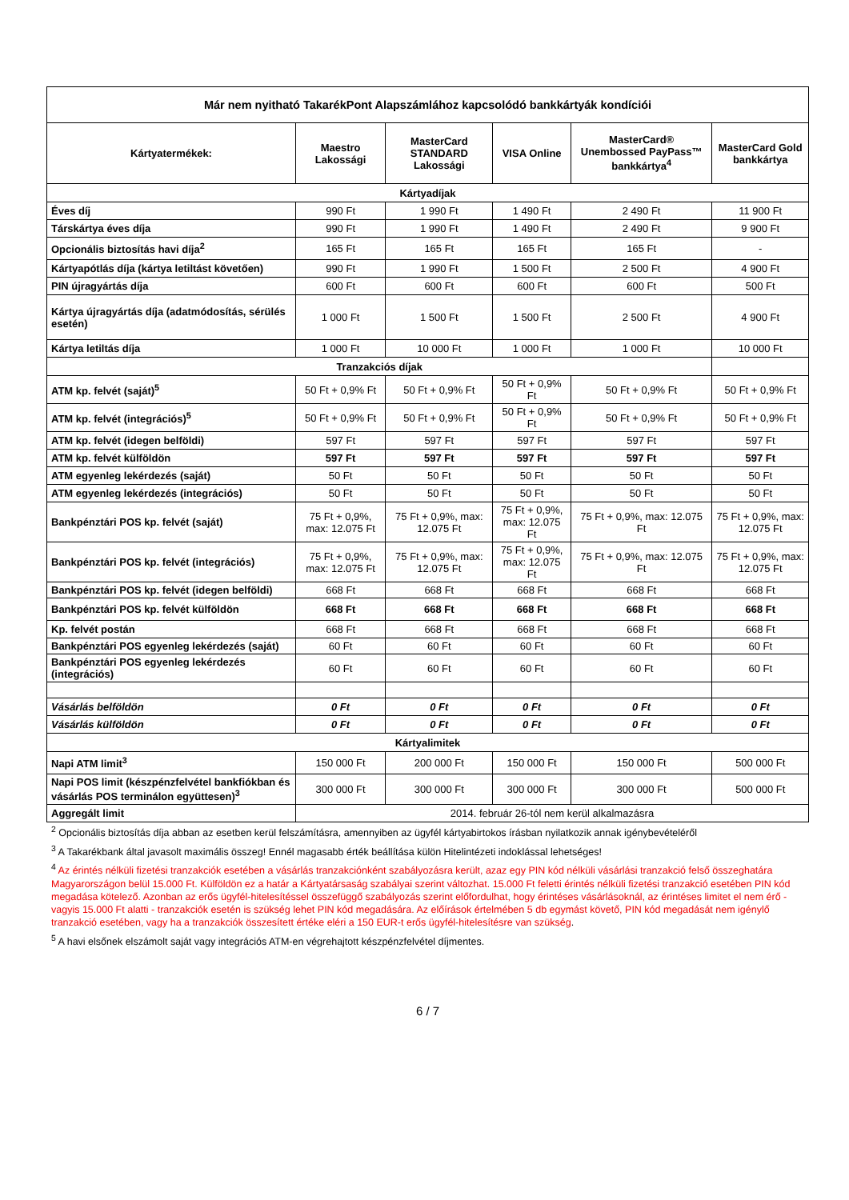| Már nem nyitható TakarékPont Alapszámlához kapcsolódó bankkártyák kondíciói | | | | | |
| --- | --- | --- | --- | --- | --- |
| Kártyatermékek: | Maestro Lakossági | MasterCard STANDARD Lakossági | VISA Online | MasterCard® Unembossed PayPass™ bankkártya<sup>4</sup> | MasterCard Gold bankkártya |
| Kártyadíjak | | | | | |
| Éves díj | 990 Ft | 1 990 Ft | 1 490 Ft | 2 490 Ft | 11 900 Ft |
| Társkártya éves díja | 990 Ft | 1 990 Ft | 1 490 Ft | 2 490 Ft | 9 900 Ft |
| Opcionális biztosítás havi díja<sup>2</sup> | 165 Ft | 165 Ft | 165 Ft | 165 Ft | - |
| Kártyapótlás díja (kártya letiltást követően) | 990 Ft | 1 990 Ft | 1 500 Ft | 2 500 Ft | 4 900 Ft |
| PIN újragyártás díja | 600 Ft | 600 Ft | 600 Ft | 600 Ft | 500 Ft |
| Kártya újragyártás díja (adatmódosítás, sérülés esetén) | 1 000 Ft | 1 500 Ft | 1 500 Ft | 2 500 Ft | 4 900 Ft |
| Kártya letiltás díja | 1 000 Ft | 10 000 Ft | 1 000 Ft | 1 000 Ft | 10 000 Ft |
| Tranzakciós díjak | | | | | |
| ATM kp. felvét (saját)<sup>5</sup> | 50 Ft + 0,9% Ft | 50 Ft + 0,9% Ft | 50 Ft + 0,9% Ft | 50 Ft + 0,9% Ft | 50 Ft + 0,9% Ft |
| ATM kp. felvét (integrációs)<sup>5</sup> | 50 Ft + 0,9% Ft | 50 Ft + 0,9% Ft | 50 Ft + 0,9% Ft | 50 Ft + 0,9% Ft | 50 Ft + 0,9% Ft |
| ATM kp. felvét (idegen belföldi) | 597 Ft | 597 Ft | 597 Ft | 597 Ft | 597 Ft |
| ATM kp. felvét külföldön | 597 Ft | 597 Ft | 597 Ft | 597 Ft | 597 Ft |
| ATM egyenleg lekérdezés (saját) | 50 Ft | 50 Ft | 50 Ft | 50 Ft | 50 Ft |
| ATM egyenleg lekérdezés (integrációs) | 50 Ft | 50 Ft | 50 Ft | 50 Ft | 50 Ft |
| Bankpénztári POS kp. felvét (saját) | 75 Ft + 0,9%, max: 12.075 Ft | 75 Ft + 0,9%, max: 12.075 Ft | 75 Ft + 0,9%, max: 12.075 Ft | 75 Ft + 0,9%, max: 12.075 Ft | 75 Ft + 0,9%, max: 12.075 Ft |
| Bankpénztári POS kp. felvét (integrációs) | 75 Ft + 0,9%, max: 12.075 Ft | 75 Ft + 0,9%, max: 12.075 Ft | 75 Ft + 0,9%, max: 12.075 Ft | 75 Ft + 0,9%, max: 12.075 Ft | 75 Ft + 0,9%, max: 12.075 Ft |
| Bankpénztári POS kp. felvét (idegen belföldi) | 668 Ft | 668 Ft | 668 Ft | 668 Ft | 668 Ft |
| Bankpénztári POS kp. felvét külföldön | 668 Ft | 668 Ft | 668 Ft | 668 Ft | 668 Ft |
| Kp. felvét postán | 668 Ft | 668 Ft | 668 Ft | 668 Ft | 668 Ft |
| Bankpénztári POS egyenleg lekérdezés (saját) | 60 Ft | 60 Ft | 60 Ft | 60 Ft | 60 Ft |
| Bankpénztári POS egyenleg lekérdezés (integrációs) | 60 Ft | 60 Ft | 60 Ft | 60 Ft | 60 Ft |
| Vásárlás belföldön | 0 Ft | 0 Ft | 0 Ft | 0 Ft | 0 Ft |
| Vásárlás külföldön | 0 Ft | 0 Ft | 0 Ft | 0 Ft | 0 Ft |
| Kártyalimitek | | | | | |
| Napi ATM limit<sup>3</sup> | 150 000 Ft | 200 000 Ft | 150 000 Ft | 150 000 Ft | 500 000 Ft |
| Napi POS limit (készpénzfelvétel bankfiókban és vásárlás POS terminálon együttesen)<sup>3</sup> | 300 000 Ft | 300 000 Ft | 300 000 Ft | 300 000 Ft | 500 000 Ft |
| Aggregált limit | 2014. február 26-tól nem kerül alkalmazásra | | | | |
<sup>2</sup> Opcionális biztosítás díja abban az esetben kerül felszámításra, amennyiben az ügyfél kártyabirtokos írásban nyilatkozik annak igénybevételéről
<sup>3</sup> A Takarékbank által javasolt maximális összeg! Ennél magasabb érték beállítása külön Hitelintézeti indoklással lehetséges!
<sup>4</sup> Az érintés nélküli fizetési tranzakciók esetében a vásárlás tranzakciónként szabályozásra került, azaz egy PIN kód nélküli vásárlási tranzakció felső összeghatára Magyarországon belül 15.000 Ft. Külföldön ez a határ a Kártyatársaság szabályai szerint változhat. 15.000 Ft feletti érintés nélküli fizetési tranzakció esetében PIN kód megadása kötelező. Azonban az erős ügyfél-hitelesítéssel összefüggő szabályozás szerint előfordulhat, hogy érintéses vásárlásoknál, az érintéses limitet el nem érő - vagyis 15.000 Ft alatti - tranzakciók esetén is szükség lehet PIN kód megadására. Az előírások értelmében 5 db egymást követő, PIN kód megadását nem igénylő tranzakció esetében, vagy ha a tranzakciók összesített értéke eléri a 150 EUR-t erős ügyfél-hitelesítésre van szükség.
<sup>5</sup> A havi elsőnek elszámolt saját vagy integrációs ATM-en végrehajtott készpénzfelvétel díjmentes.
6 / 7